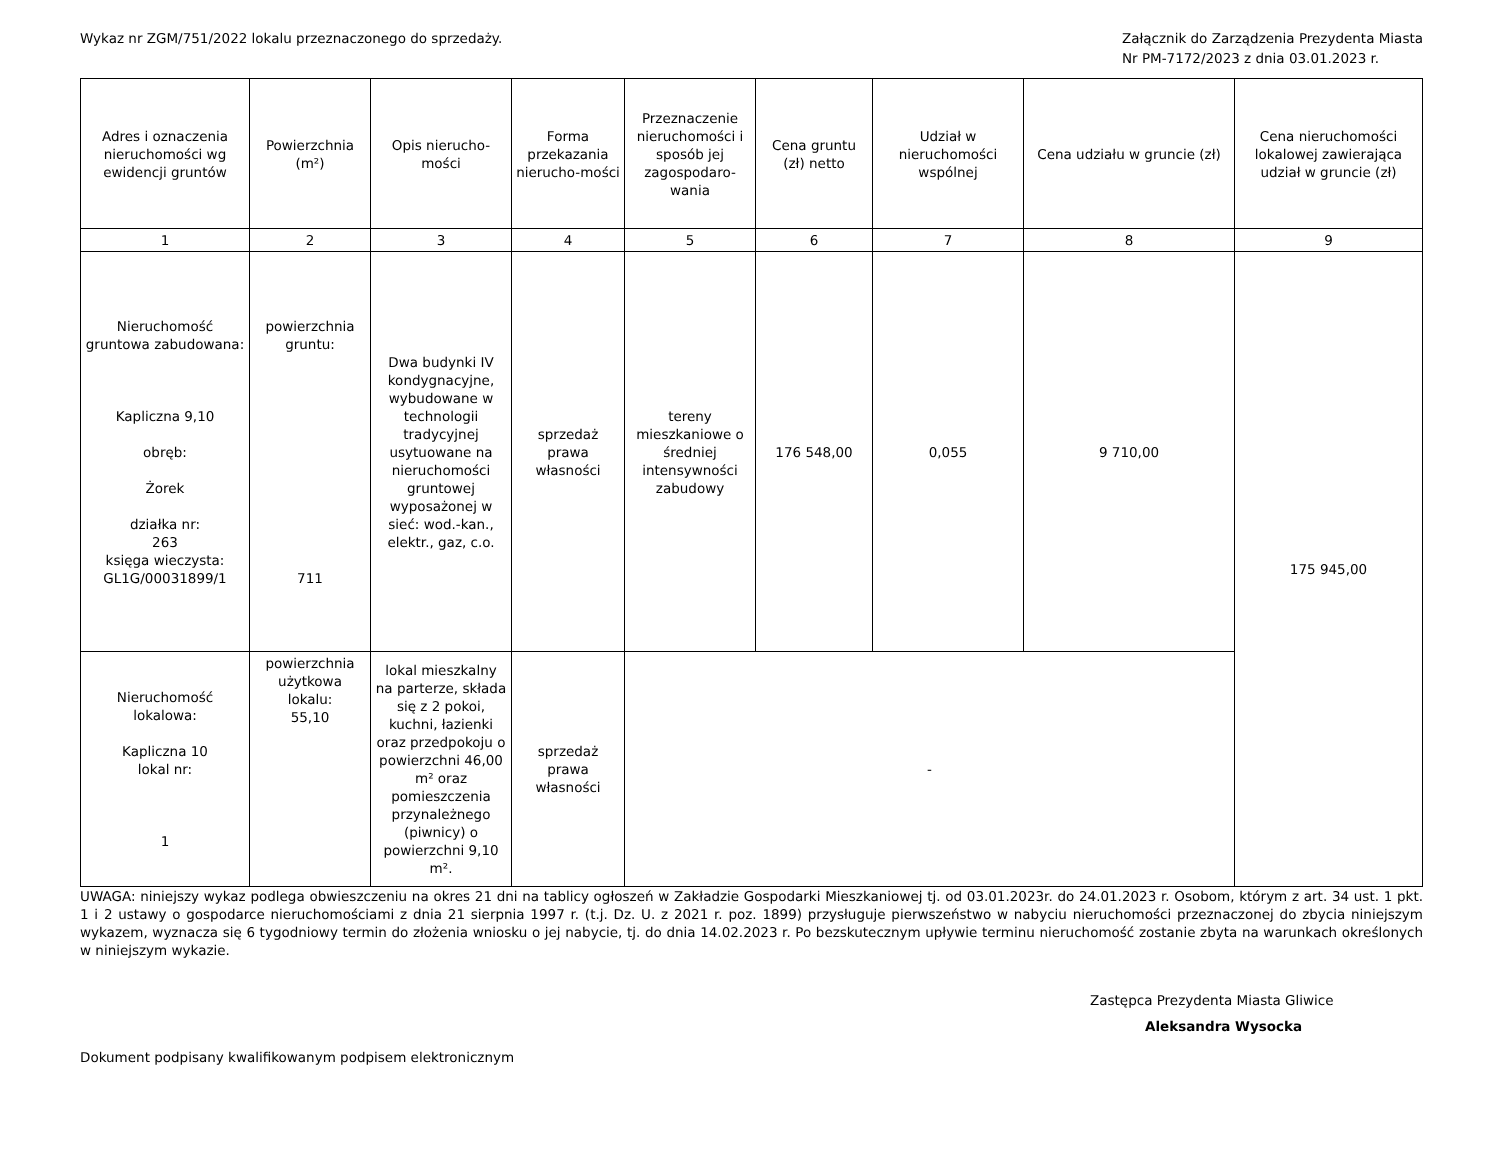Wykaz nr ZGM/751/2022 lokalu przeznaczonego do sprzedaży.
Załącznik do Zarządzenia Prezydenta Miasta
Nr PM-7172/2023 z dnia 03.01.2023 r.
| Adres i oznaczenia nieruchomości wg ewidencji gruntów | Powierzchnia (m²) | Opis nierucho-mości | Forma przekazania nierucho-mości | Przeznaczenie nieruchomości i sposób jej zagospodaro-wania | Cena gruntu (zł) netto | Udział w nieruchomości wspólnej | Cena udziału w gruncie (zł) | Cena nieruchomości lokalowej zawierająca udział w gruncie (zł) |
| --- | --- | --- | --- | --- | --- | --- | --- | --- |
| 1 | 2 | 3 | 4 | 5 | 6 | 7 | 8 | 9 |
| Nieruchomość gruntowa zabudowana: Kapliczna 9,10 obręb: Żorek działka nr: 263 księga wieczysta: GL1G/00031899/1 | powierzchnia gruntu: 711 | Dwa budynki IV kondygnacyjne, wybudowane w technologii tradycyjnej usytuowane na nieruchomości gruntowej wyposażonej w sieć: wod.-kan., elektr., gaz, c.o. | sprzedaż prawa własności | tereny mieszkaniowe o średniej intensywności zabudowy | 176 548,00 | 0,055 | 9 710,00 | 175 945,00 |
| Nieruchomość lokalowa: Kapliczna 10 lokal nr: 1 | powierzchnia użytkowa lokalu: 55,10 | lokal mieszkalny na parterze, składa się z 2 pokoi, kuchni, łazienki oraz przedpokoju o powierzchni 46,00 m² oraz pomieszczenia przynależnego (piwnicy) o powierzchni 9,10 m². | sprzedaż prawa własności | - | | | | |
UWAGA: niniejszy wykaz podlega obwieszczeniu na okres 21 dni na tablicy ogłoszeń w Zakładzie Gospodarki Mieszkaniowej tj. od 03.01.2023r. do 24.01.2023 r. Osobom, którym z art. 34 ust. 1 pkt. 1 i 2 ustawy o gospodarce nieruchomościami z dnia 21 sierpnia 1997 r. (t.j. Dz. U. z 2021 r. poz. 1899) przysługuje pierwszeństwo w nabyciu nieruchomości przeznaczonej do zbycia niniejszym wykazem, wyznacza się 6 tygodniowy termin do złożenia wniosku o jej nabycie, tj. do dnia 14.02.2023 r. Po bezskutecznym upływie terminu nieruchomość zostanie zbyta na warunkach określonych w niniejszym wykazie.
Zastępca Prezydenta Miasta Gliwice
Aleksandra Wysocka
Dokument podpisany kwalifikowanym podpisem elektronicznym